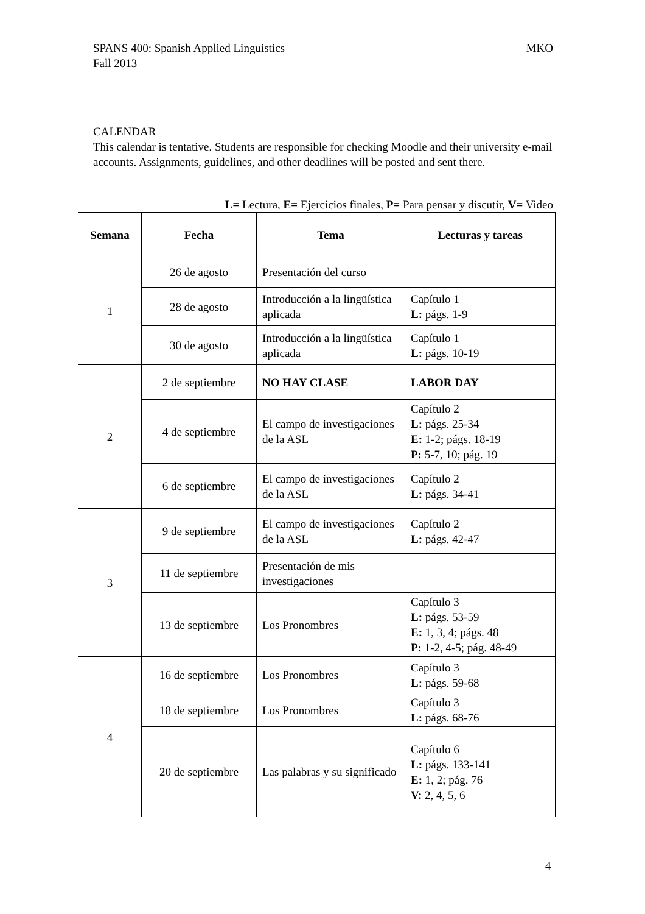MKO SPANS 400: Spanish Applied Linguistics
Fall 2013
CALENDAR
This calendar is tentative. Students are responsible for checking Moodle and their university e-mail accounts. Assignments, guidelines, and other deadlines will be posted and sent there.
L= Lectura, E= Ejercicios finales, P= Para pensar y discutir, V= Video
| Semana | Fecha | Tema | Lecturas y tareas |
| --- | --- | --- | --- |
| 1 | 26 de agosto | Presentación del curso | |
| | 28 de agosto | Introducción a la lingüística aplicada | Capítulo 1 L: págs. 1-9 |
| | 30 de agosto | Introducción a la lingüística aplicada | Capítulo 1 L: págs. 10-19 |
| 2 | 2 de septiembre | NO HAY CLASE | LABOR DAY |
| | 4 de septiembre | El campo de investigaciones de la ASL | Capítulo 2 L: págs. 25-34 E: 1-2; págs. 18-19 P: 5-7, 10; pág. 19 |
| | 6 de septiembre | El campo de investigaciones de la ASL | Capítulo 2 L: págs. 34-41 |
| 3 | 9 de septiembre | El campo de investigaciones de la ASL | Capítulo 2 L: págs. 42-47 |
| | 11 de septiembre | Presentación de mis investigaciones | |
| | 13 de septiembre | Los Pronombres | Capítulo 3 L: págs. 53-59 E: 1, 3, 4; págs. 48 P: 1-2, 4-5; pág. 48-49 |
| 4 | 16 de septiembre | Los Pronombres | Capítulo 3 L: págs. 59-68 |
| | 18 de septiembre | Los Pronombres | Capítulo 3 L: págs. 68-76 |
| | 20 de septiembre | Las palabras y su significado | Capítulo 6 L: págs. 133-141 E: 1, 2; pág. 76 V: 2, 4, 5, 6 |
4